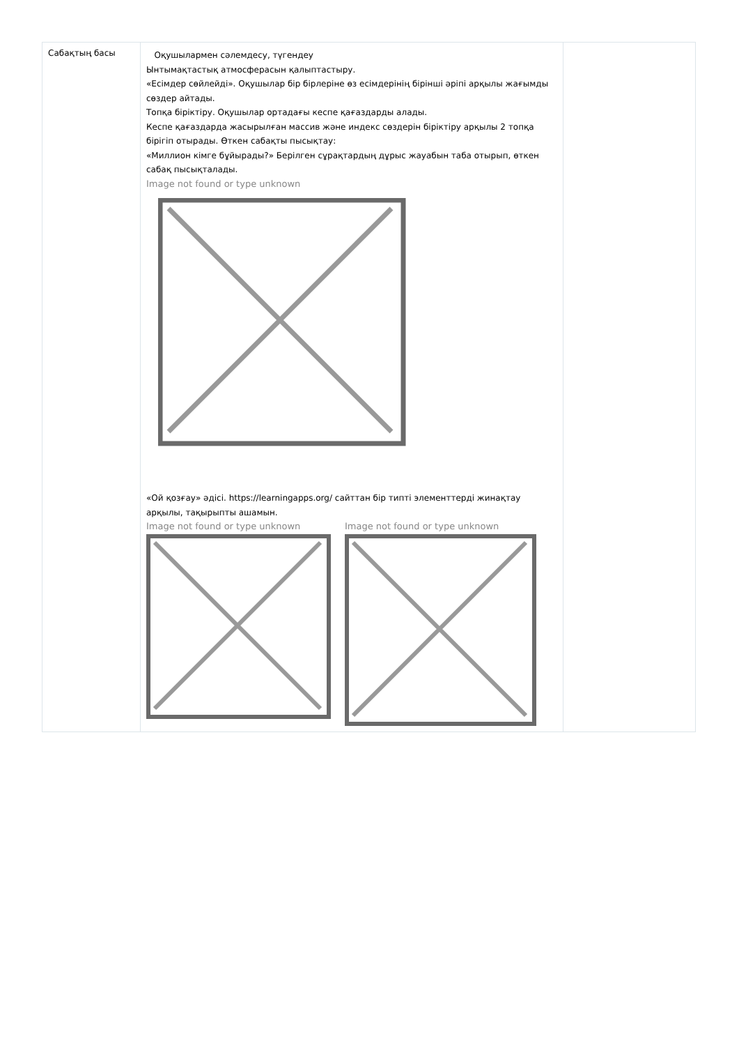| Сабақтың басы | Оқушылармен сәлемдесу, түгендеу Ынтымақтастық атмосферасын қалыптастыру. «Есімдер сөйлейді». Оқушылар бір бірлеріне өз есімдерінің бірінші әріпі арқылы жағымды сөздер айтады. Топқа біріктіру. Оқушылар ортадағы кеспе қағаздарды алады. Кеспе қағаздарда жасырылған массив және индекс сөздерін біріктіру арқылы 2 топқа бірігіп отырады. Өткен сабақты пысықтау: «Миллион кімге бұйырады?» Берілген сұрақтардың дұрыс жауабын таба отырып, өткен сабақ пысықталады. Image not found or type unknown «Ой қозғау» әдісі. https://learningapps.org/ сайттан бір типті элементтерді жинақтау арқылы, тақырыпты ашамын. Image not found or type unknown Image not found or type unknown | |